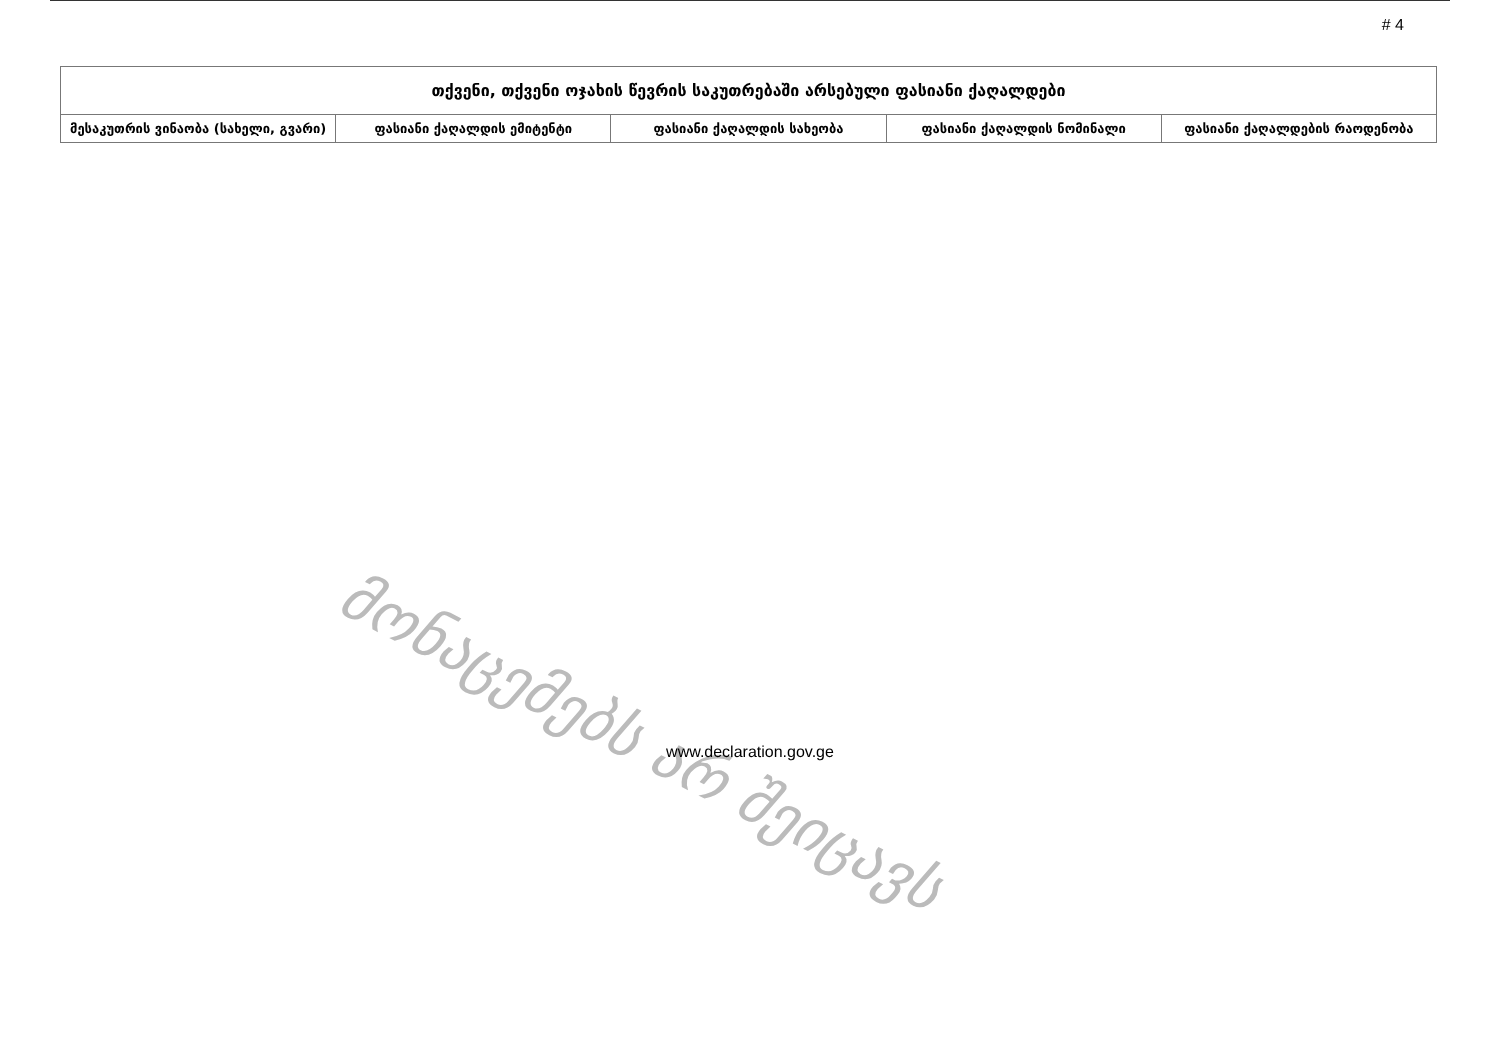# 4
| თქვენი, თქვენი ოჯახის წევრის საკუთრებაში არსებული ფასიანი ქაღალდები | | | | |
| --- | --- | --- | --- | --- |
| მესაკუთრის ვინაობა (სახელი, გვარი) | ფასიანი ქაღალდის ემიტენტი | ფასიანი ქაღალდის სახეობა | ფასიანი ქაღალდის ნომინალი | ფასიანი ქაღალდების რაოდენობა |
მონაცემებს არ შეიცავს
www.declaration.gov.ge